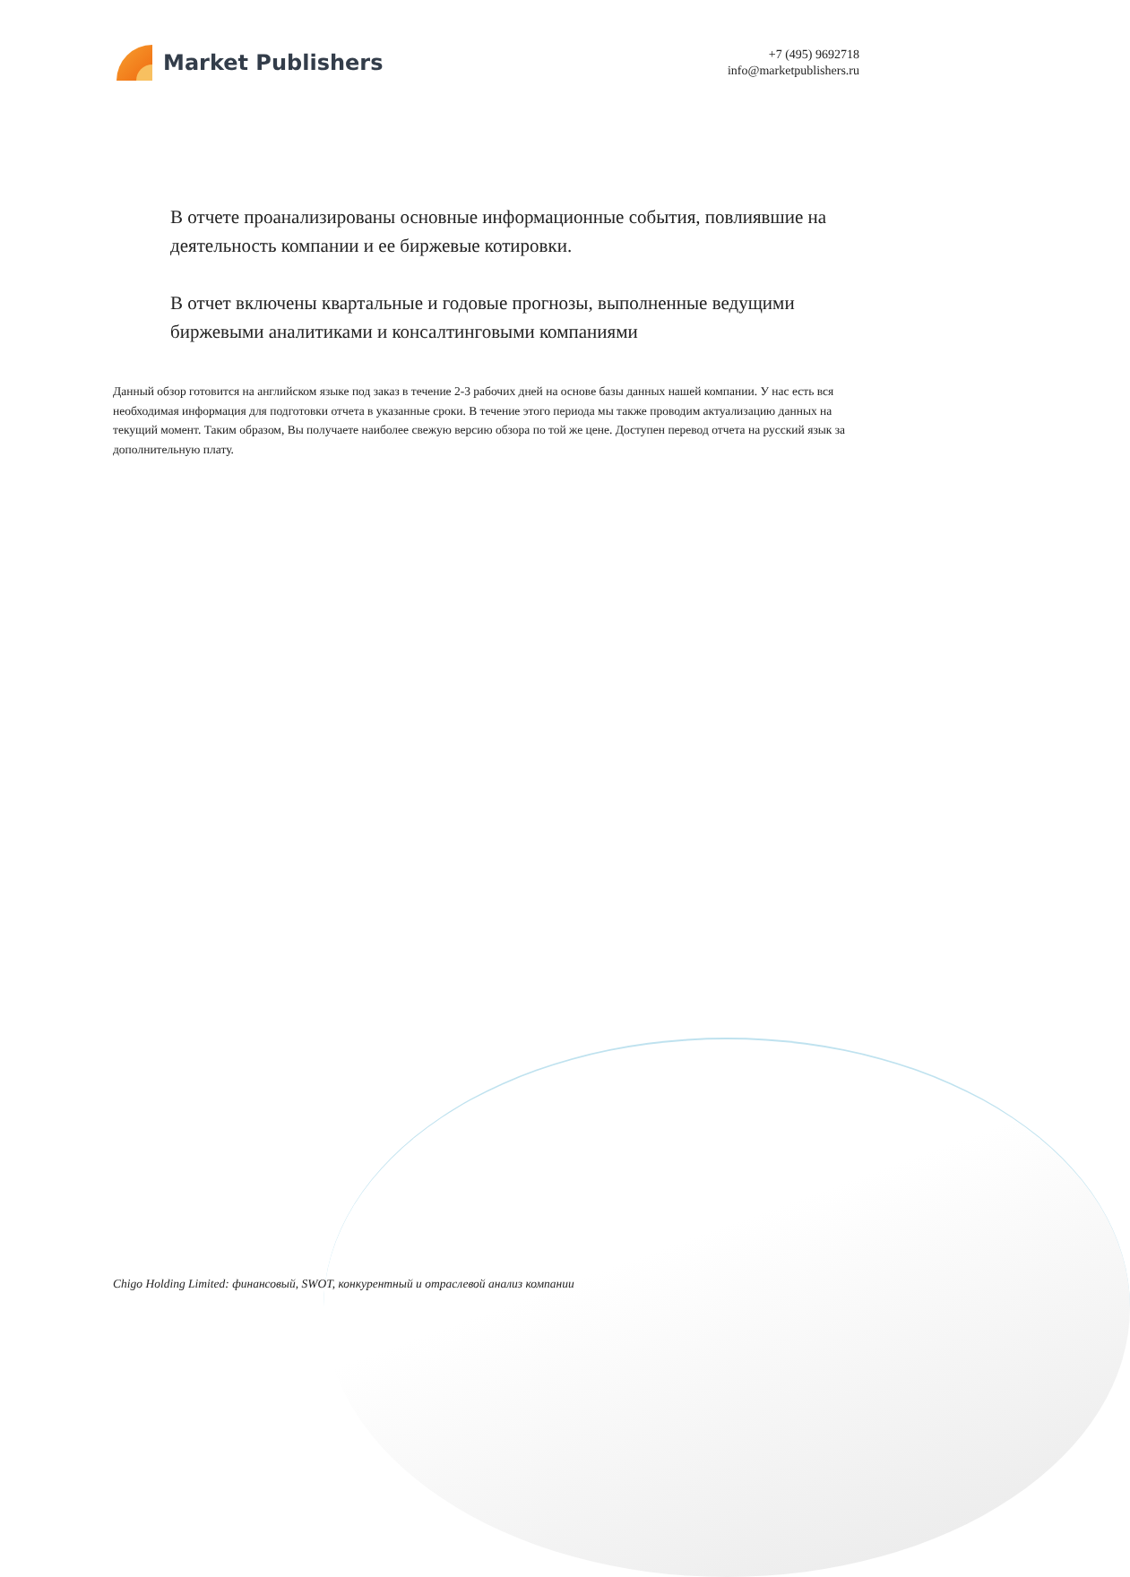Market Publishers
+7 (495) 9692718
info@marketpublishers.ru
В отчете проанализированы основные информационные события, повлиявшие на деятельность компании и ее биржевые котировки.
В отчет включены квартальные и годовые прогнозы, выполненные ведущими биржевыми аналитиками и консалтинговыми компаниями
Данный обзор готовится на английском языке под заказ в течение 2-3 рабочих дней на основе базы данных нашей компании. У нас есть вся необходимая информация для подготовки отчета в указанные сроки. В течение этого периода мы также проводим актуализацию данных на текущий момент. Таким образом, Вы получаете наиболее свежую версию обзора по той же цене. Доступен перевод отчета на русский язык за дополнительную плату.
Chigo Holding Limited: финансовый, SWOT, конкурентный и отраслевой анализ компании